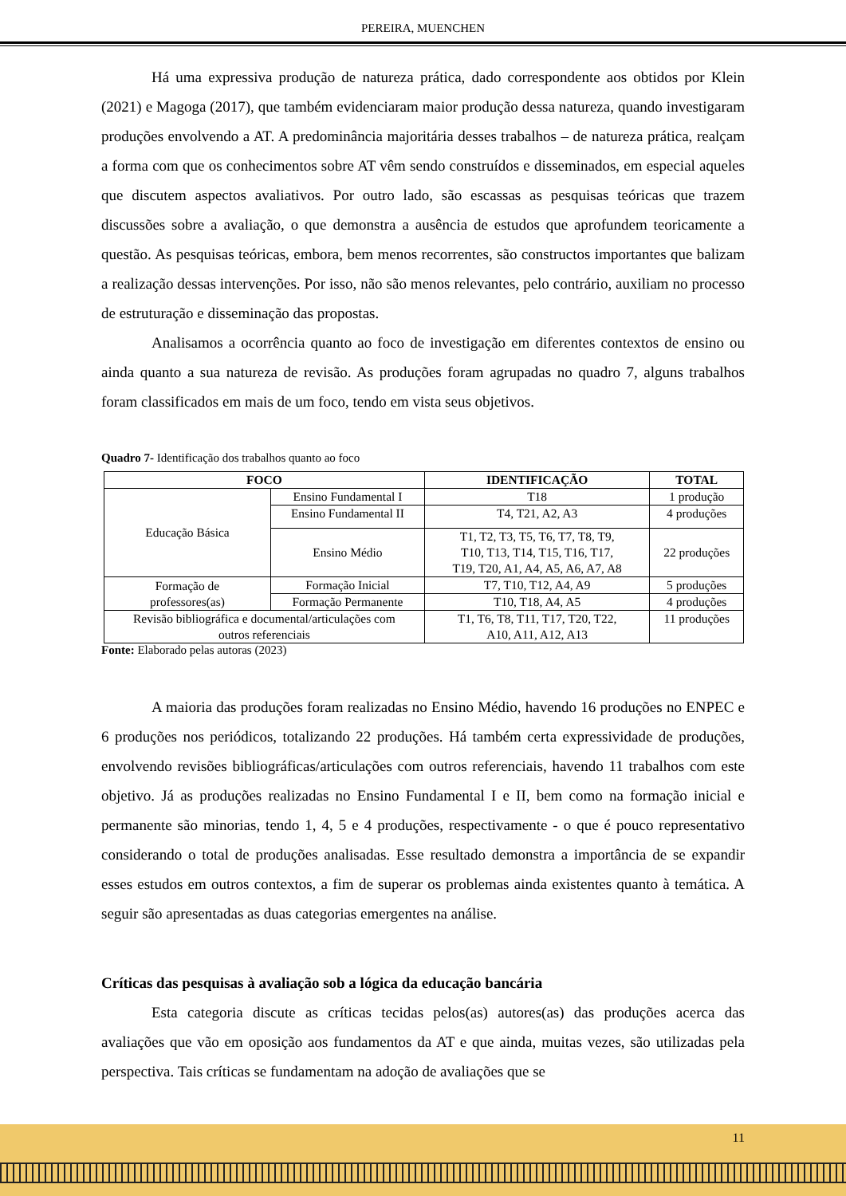PEREIRA, MUENCHEN
Há uma expressiva produção de natureza prática, dado correspondente aos obtidos por Klein (2021) e Magoga (2017), que também evidenciaram maior produção dessa natureza, quando investigaram produções envolvendo a AT. A predominância majoritária desses trabalhos – de natureza prática, realçam a forma com que os conhecimentos sobre AT vêm sendo construídos e disseminados, em especial aqueles que discutem aspectos avaliativos. Por outro lado, são escassas as pesquisas teóricas que trazem discussões sobre a avaliação, o que demonstra a ausência de estudos que aprofundem teoricamente a questão. As pesquisas teóricas, embora, bem menos recorrentes, são constructos importantes que balizam a realização dessas intervenções. Por isso, não são menos relevantes, pelo contrário, auxiliam no processo de estruturação e disseminação das propostas.
Analisamos a ocorrência quanto ao foco de investigação em diferentes contextos de ensino ou ainda quanto a sua natureza de revisão. As produções foram agrupadas no quadro 7, alguns trabalhos foram classificados em mais de um foco, tendo em vista seus objetivos.
Quadro 7- Identificação dos trabalhos quanto ao foco
| FOCO | | IDENTIFICAÇÃO | TOTAL |
| --- | --- | --- | --- |
| Educação Básica | Ensino Fundamental I | T18 | 1 produção |
| | Ensino Fundamental II | T4, T21, A2, A3 | 4 produções |
| | Ensino Médio | T1, T2, T3, T5, T6, T7, T8, T9, T10, T13, T14, T15, T16, T17, T19, T20, A1, A4, A5, A6, A7, A8 | 22 produções |
| Formação de professores(as) | Formação Inicial | T7, T10, T12, A4, A9 | 5 produções |
| | Formação Permanente | T10, T18, A4, A5 | 4 produções |
| Revisão bibliográfica e documental/articulações com outros referenciais | | T1, T6, T8, T11, T17, T20, T22, A10, A11, A12, A13 | 11 produções |
Fonte: Elaborado pelas autoras (2023)
A maioria das produções foram realizadas no Ensino Médio, havendo 16 produções no ENPEC e 6 produções nos periódicos, totalizando 22 produções. Há também certa expressividade de produções, envolvendo revisões bibliográficas/articulações com outros referenciais, havendo 11 trabalhos com este objetivo. Já as produções realizadas no Ensino Fundamental I e II, bem como na formação inicial e permanente são minorias, tendo 1, 4, 5 e 4 produções, respectivamente - o que é pouco representativo considerando o total de produções analisadas. Esse resultado demonstra a importância de se expandir esses estudos em outros contextos, a fim de superar os problemas ainda existentes quanto à temática. A seguir são apresentadas as duas categorias emergentes na análise.
Críticas das pesquisas à avaliação sob a lógica da educação bancária
Esta categoria discute as críticas tecidas pelos(as) autores(as) das produções acerca das avaliações que vão em oposição aos fundamentos da AT e que ainda, muitas vezes, são utilizadas pela perspectiva. Tais críticas se fundamentam na adoção de avaliações que se
11